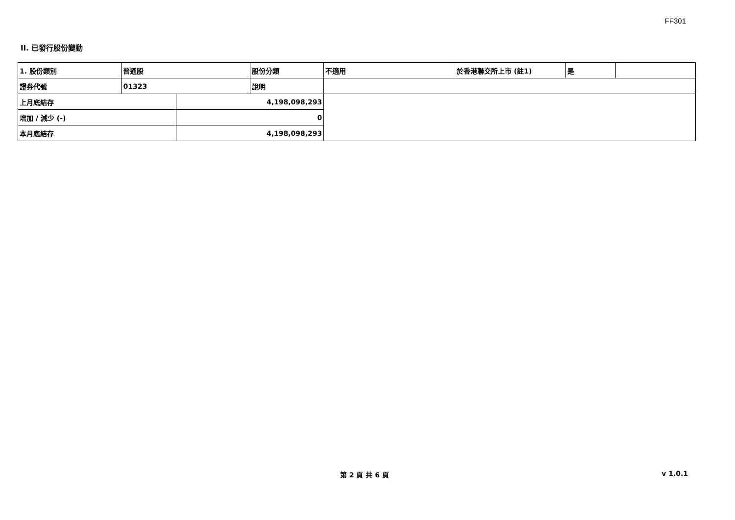FF301
II. 已發行股份變動
| 1. 股份類別 | 普通股 | | 股份分類 | 不適用 | 於香港聯交所上市 (註1) | 是 | |
| 證券代號 | 01323 | | 說明 | | | | |
| 上月底結存 | | 4,198,098,293 | | | | | |
| 增加 / 減少 (-) | | 0 | | | | | |
| 本月底結存 | | 4,198,098,293 | | | | | |
第 2 頁 共 6 頁 v 1.0.1